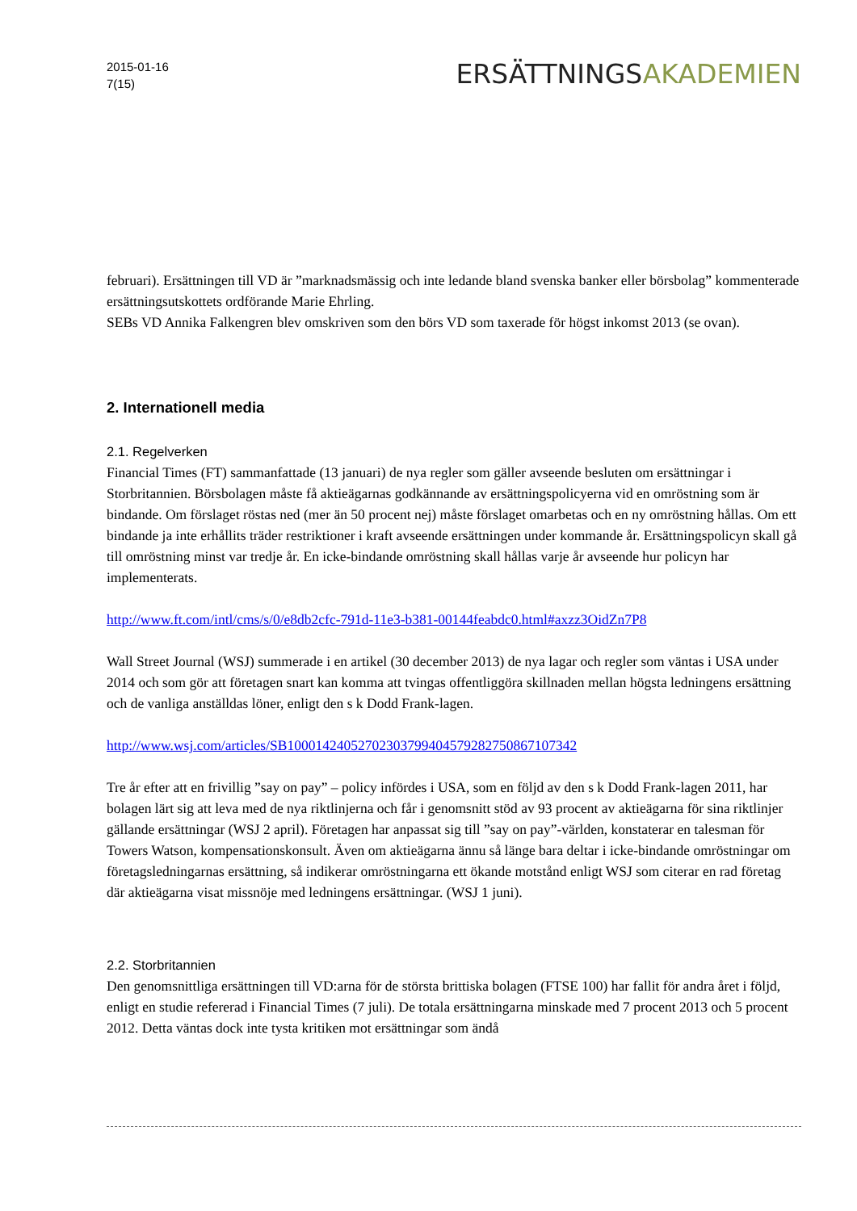2015-01-16
7(15)
ERSÄTTNINGSAKADEMIEN
februari). Ersättningen till VD är ”marknadsmässig och inte ledande bland svenska banker eller börsbolag” kommenterade ersättningsutskottets ordförande Marie Ehrling.
SEBs VD Annika Falkengren blev omskriven som den börs VD som taxerade för högst inkomst 2013 (se ovan).
2. Internationell media
2.1. Regelverken
Financial Times (FT) sammanfattade (13 januari) de nya regler som gäller avseende besluten om ersättningar i Storbritannien. Börsbolagen måste få aktieägarnas godkännande av ersättningspolicyerna vid en omröstning som är bindande. Om förslaget röstas ned (mer än 50 procent nej) måste förslaget omarbetas och en ny omröstning hållas. Om ett bindande ja inte erhållits träder restriktioner i kraft avseende ersättningen under kommande år. Ersättningspolicyn skall gå till omröstning minst var tredje år. En icke-bindande omröstning skall hållas varje år avseende hur policyn har implementerats.
http://www.ft.com/intl/cms/s/0/e8db2cfc-791d-11e3-b381-00144feabdc0.html#axzz3OidZn7P8
Wall Street Journal (WSJ) summerade i en artikel (30 december 2013) de nya lagar och regler som väntas i USA under 2014 och som gör att företagen snart kan komma att tvingas offentliggöra skillnaden mellan högsta ledningens ersättning och de vanliga anställdas löner, enligt den s k Dodd Frank-lagen.
http://www.wsj.com/articles/SB10001424052702303799404579282750867107342
Tre år efter att en frivillig ”say on pay” – policy infördes i USA, som en följd av den s k Dodd Frank-lagen 2011, har bolagen lärt sig att leva med de nya riktlinjerna och får i genomsnitt stöd av 93 procent av aktieägarna för sina riktlinjer gällande ersättningar (WSJ 2 april). Företagen har anpassat sig till ”say on pay”-världen, konstaterar en talesman för Towers Watson, kompensationskonsult. Även om aktieägarna ännu så länge bara deltar i icke-bindande omröstningar om företagsledningarnas ersättning, så indikerar omröstningarna ett ökande motstånd enligt WSJ som citerar en rad företag där aktieägarna visat missnöje med ledningens ersättningar. (WSJ 1 juni).
2.2. Storbritannien
Den genomsnittliga ersättningen till VD:arna för de största brittiska bolagen (FTSE 100) har fallit för andra året i följd, enligt en studie refererad i Financial Times (7 juli). De totala ersättningarna minskade med 7 procent 2013 och 5 procent 2012. Detta väntas dock inte tysta kritiken mot ersättningar som ändå